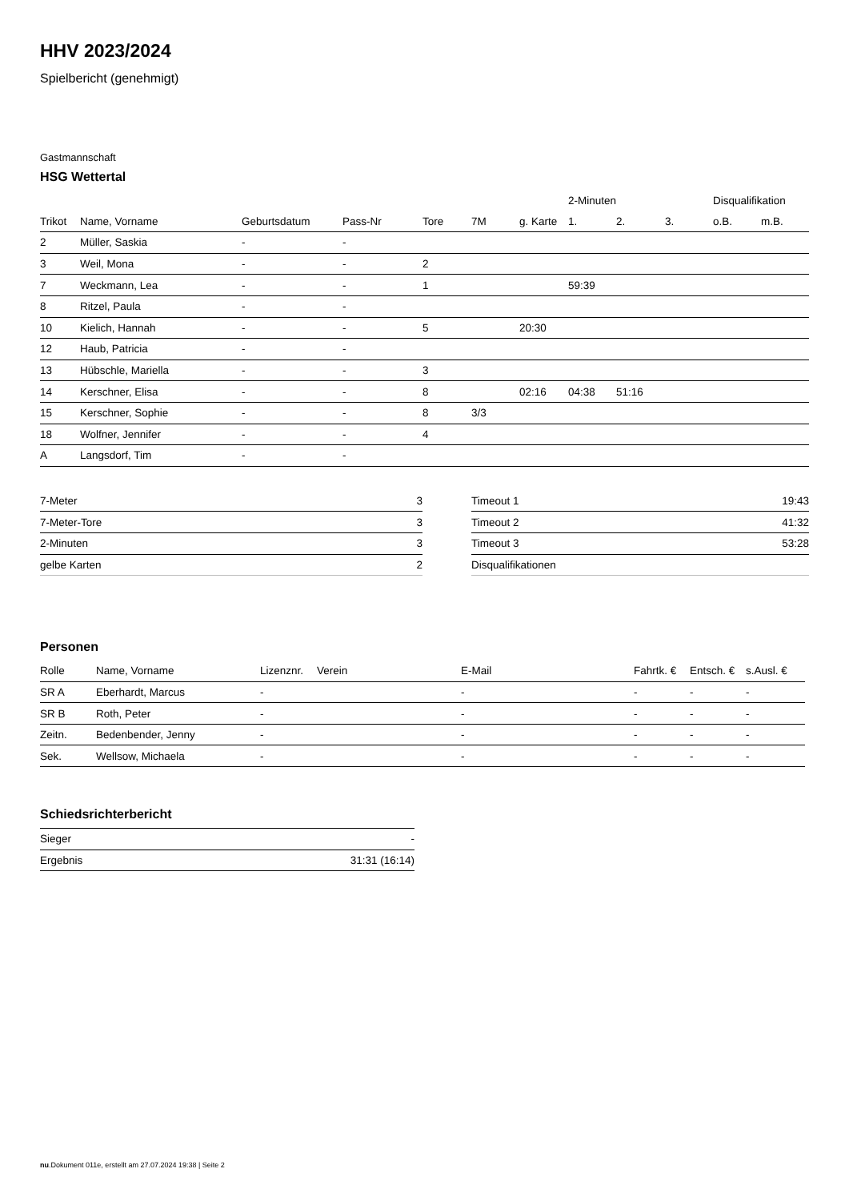HHV 2023/2024
Spielbericht (genehmigt)
Gastmannschaft
HSG Wettertal
| | | | | | | | 2-Minuten | | | Disqualifikation | |
| --- | --- | --- | --- | --- | --- | --- | --- | --- | --- | --- | --- |
| Trikot | Name, Vorname | Geburtsdatum | Pass-Nr | Tore | 7M | g. Karte | 1. | 2. | 3. | o.B. | m.B. |
| 2 | Müller, Saskia | - | - | | | | | | | | |
| 3 | Weil, Mona | - | - | 2 | | | | | | | |
| 7 | Weckmann, Lea | - | - | 1 | | | 59:39 | | | | |
| 8 | Ritzel, Paula | - | - | | | | | | | | |
| 10 | Kielich, Hannah | - | - | 5 | | 20:30 | | | | | |
| 12 | Haub, Patricia | - | - | | | | | | | | |
| 13 | Hübschle, Mariella | - | - | 3 | | | | | | | |
| 14 | Kerschner, Elisa | - | - | 8 | | 02:16 | 04:38 | 51:16 | | | |
| 15 | Kerschner, Sophie | - | - | 8 | 3/3 | | | | | | |
| 18 | Wolfner, Jennifer | - | - | 4 | | | | | | | |
| A | Langsdorf, Tim | - | - | | | | | | | | |
| 7-Meter | 3 |
| 7-Meter-Tore | 3 |
| 2-Minuten | 3 |
| gelbe Karten | 2 |
| Timeout 1 | 19:43 |
| Timeout 2 | 41:32 |
| Timeout 3 | 53:28 |
| Disqualifikationen | |
Personen
| Rolle | Name, Vorname | Lizenznr. | Verein | E-Mail | Fahrtk. € | Entsch. € | s.Ausl. € |
| --- | --- | --- | --- | --- | --- | --- | --- |
| SR A | Eberhardt, Marcus | - | | - | - | - | - |
| SR B | Roth, Peter | - | | - | - | - | - |
| Zeitn. | Bedenbender, Jenny | - | | - | - | - | - |
| Sek. | Wellsow, Michaela | - | | - | - | - | - |
Schiedsrichterbericht
| Sieger | - |
| Ergebnis | 31:31 (16:14) |
nu.Dokument 011e, erstellt am 27.07.2024 19:38 | Seite 2